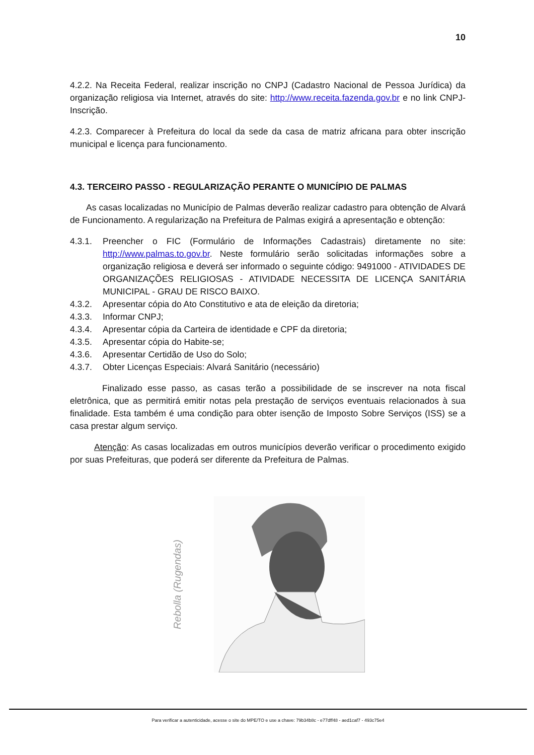10
4.2.2. Na Receita Federal, realizar inscrição no CNPJ (Cadastro Nacional de Pessoa Jurídica) da organização religiosa via Internet, através do site: http://www.receita.fazenda.gov.br e no link CNPJ- Inscrição.
4.2.3. Comparecer à Prefeitura do local da sede da casa de matriz africana para obter inscrição municipal e licença para funcionamento.
4.3. TERCEIRO PASSO - REGULARIZAÇÃO PERANTE O MUNICÍPIO DE PALMAS
As casas localizadas no Município de Palmas deverão realizar cadastro para obtenção de Alvará de Funcionamento. A regularização na Prefeitura de Palmas exigirá a apresentação e obtenção:
4.3.1. Preencher o FIC (Formulário de Informações Cadastrais) diretamente no site: http://www.palmas.to.gov.br. Neste formulário serão solicitadas informações sobre a organização religiosa e deverá ser informado o seguinte código: 9491000 - ATIVIDADES DE ORGANIZAÇÕES RELIGIOSAS - ATIVIDADE NECESSITA DE LICENÇA SANITÁRIA MUNICIPAL - GRAU DE RISCO BAIXO.
4.3.2. Apresentar cópia do Ato Constitutivo e ata de eleição da diretoria;
4.3.3. Informar CNPJ;
4.3.4. Apresentar cópia da Carteira de identidade e CPF da diretoria;
4.3.5. Apresentar cópia do Habite-se;
4.3.6. Apresentar Certidão de Uso do Solo;
4.3.7. Obter Licenças Especiais: Alvará Sanitário (necessário)
Finalizado esse passo, as casas terão a possibilidade de se inscrever na nota fiscal eletrônica, que as permitirá emitir notas pela prestação de serviços eventuais relacionados à sua finalidade. Esta também é uma condição para obter isenção de Imposto Sobre Serviços (ISS) se a casa prestar algum serviço.
Atenção: As casas localizadas em outros municípios deverão verificar o procedimento exigido por suas Prefeituras, que poderá ser diferente da Prefeitura de Palmas.
Rebolla (Rugendas)
Para verificar a autenticidade, acesse o site do MPE/TO e use a chave: 79b34b8c - e77dff48 - aed1caf7 - 493c75e4